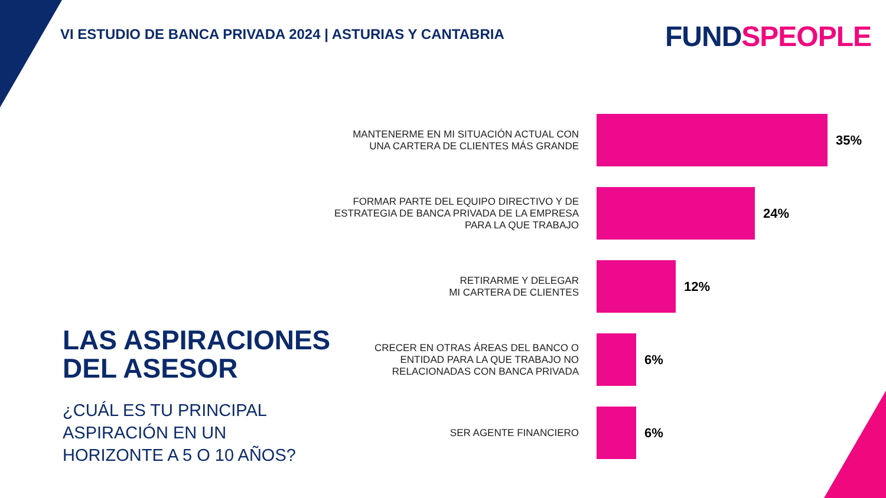VI ESTUDIO DE BANCA PRIVADA 2024 | ASTURIAS Y CANTABRIA
FUNDSPEOPLE
MANTENERME EN MI SITUACIÓN ACTUAL CON UNA CARTERA DE CLIENTES MÁS GRANDE
35%
FORMAR PARTE DEL EQUIPO DIRECTIVO Y DE ESTRATEGIA DE BANCA PRIVADA DE LA EMPRESA PARA LA QUE TRABAJO
24%
RETIRARME Y DELEGAR
MI CARTERA DE CLIENTES
12%
CRECER EN OTRAS ÁREAS DEL BANCO O ENTIDAD PARA LA QUE TRABAJO NO RELACIONADAS CON BANCA PRIVADA
6%
SER AGENTE FINANCIERO
6%
LAS ASPIRACIONES
DEL ASESOR
¿CUÁL ES TU PRINCIPAL
ASPIRACIÓN EN UN
HORIZONTE A 5 O 10 AÑOS?